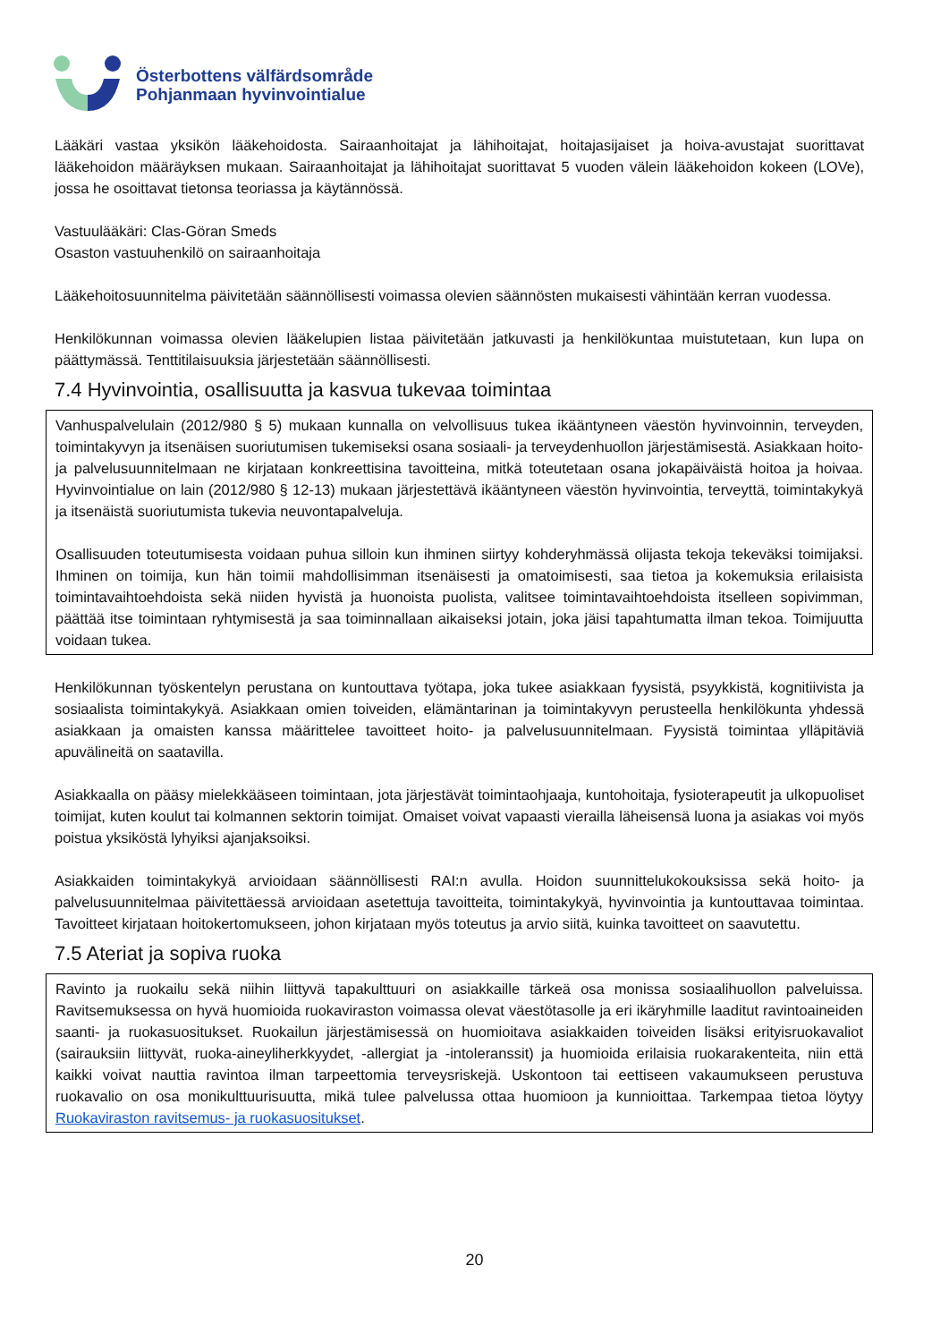Österbottens välfärdsområde
Pohjanmaan hyvinvointialue
Lääkäri vastaa yksikön lääkehoidosta. Sairaanhoitajat ja lähihoitajat, hoitajasijaiset ja hoiva-avustajat suorittavat lääkehoidon määräyksen mukaan. Sairaanhoitajat ja lähihoitajat suorittavat 5 vuoden välein lääkehoidon kokeen (LOVe), jossa he osoittavat tietonsa teoriassa ja käytännössä.
Vastuulääkäri: Clas-Göran Smeds
Osaston vastuuhenkilö on sairaanhoitaja
Lääkehoitosuunnitelma päivitetään säännöllisesti voimassa olevien säännösten mukaisesti vähintään kerran vuodessa.
Henkilökunnan voimassa olevien lääkelupien listaa päivitetään jatkuvasti ja henkilökuntaa muistutetaan, kun lupa on päättymässä. Tenttitilaisuuksia järjestetään säännöllisesti.
7.4 Hyvinvointia, osallisuutta ja kasvua tukevaa toimintaa
Vanhuspalvelulain (2012/980 § 5) mukaan kunnalla on velvollisuus tukea ikääntyneen väestön hyvinvoinnin, terveyden, toimintakyvyn ja itsenäisen suoriutumisen tukemiseksi osana sosiaali- ja terveydenhuollon järjestämisestä. Asiakkaan hoito- ja palvelusuunnitelmaan ne kirjataan konkreettisina tavoitteina, mitkä toteutetaan osana jokapäiväistä hoitoa ja hoivaa. Hyvinvointialue on lain (2012/980 § 12-13) mukaan järjestettävä ikääntyneen väestön hyvinvointia, terveyttä, toimintakykyä ja itsenäistä suoriutumista tukevia neuvontapalveluja.
Osallisuuden toteutumisesta voidaan puhua silloin kun ihminen siirtyy kohderyhmässä olijasta tekoja tekeväksi toimijaksi. Ihminen on toimija, kun hän toimii mahdollisimman itsenäisesti ja omatoimisesti, saa tietoa ja kokemuksia erilaisista toimintavaihtoehdoista sekä niiden hyvistä ja huonoista puolista, valitsee toimintavaihtoehdoista itselleen sopivimman, päättää itse toimintaan ryhtymisestä ja saa toiminnallaan aikaiseksi jotain, joka jäisi tapahtumatta ilman tekoa. Toimijuutta voidaan tukea.
Henkilökunnan työskentelyn perustana on kuntouttava työtapa, joka tukee asiakkaan fyysistä, psyykkistä, kognitiivista ja sosiaalista toimintakykyä. Asiakkaan omien toiveiden, elämäntarinan ja toimintakyvyn perusteella henkilökunta yhdessä asiakkaan ja omaisten kanssa määrittelee tavoitteet hoito- ja palvelusuunnitelmaan. Fyysistä toimintaa ylläpitäviä apuvälineitä on saatavilla.
Asiakkaalla on pääsy mielekkääseen toimintaan, jota järjestävät toimintaohjaaja, kuntohoitaja, fysioterapeutit ja ulkopuoliset toimijat, kuten koulut tai kolmannen sektorin toimijat. Omaiset voivat vapaasti vierailla läheisensä luona ja asiakas voi myös poistua yksiköstä lyhyiksi ajanjaksoiksi.
Asiakkaiden toimintakykyä arvioidaan säännöllisesti RAI:n avulla. Hoidon suunnittelukokouksissa sekä hoito- ja palvelusuunnitelmaa päivitettäessä arvioidaan asetettuja tavoitteita, toimintakykyä, hyvinvointia ja kuntouttavaa toimintaa. Tavoitteet kirjataan hoitokertomukseen, johon kirjataan myös toteutus ja arvio siitä, kuinka tavoitteet on saavutettu.
7.5 Ateriat ja sopiva ruoka
Ravinto ja ruokailu sekä niihin liittyvä tapakulttuuri on asiakkaille tärkeä osa monissa sosiaalihuollon palveluissa. Ravitsemuksessa on hyvä huomioida ruokaviraston voimassa olevat väestötasolle ja eri ikäryhmille laaditut ravintoaineiden saanti- ja ruokasuositukset. Ruokailun järjestämisessä on huomioitava asiakkaiden toiveiden lisäksi erityisruokavaliot (sairauksiin liittyvät, ruoka-aineyliherkkyydet, -allergiat ja -intoleranssit) ja huomioida erilaisia ruokarakenteita, niin että kaikki voivat nauttia ravintoa ilman tarpeettomia terveysriskejä. Uskontoon tai eettiseen vakaumukseen perustuva ruokavalio on osa monikulttuurisuutta, mikä tulee palvelussa ottaa huomioon ja kunnioittaa. Tarkempaa tietoa löytyy Ruokaviraston ravitsemus- ja ruokasuositukset.
20